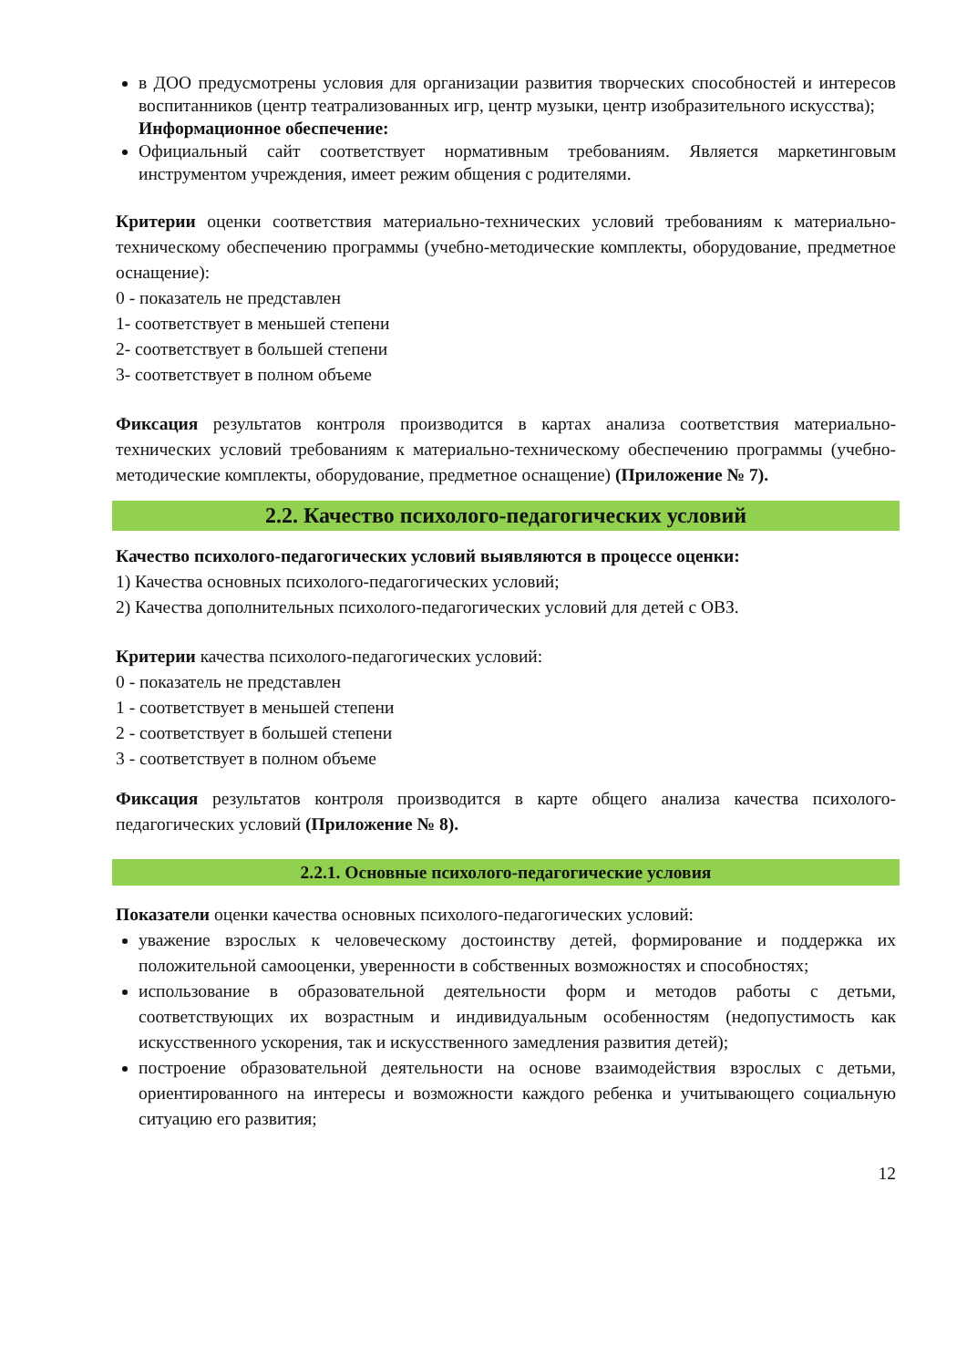в ДОО предусмотрены условия для организации развития творческих способностей и интересов воспитанников (центр театрализованных игр, центр музыки, центр изобразительного искусства);
Информационное обеспечение:
Официальный сайт соответствует нормативным требованиям. Является маркетинговым инструментом учреждения, имеет режим общения с родителями.
Критерии оценки соответствия материально-технических условий требованиям к материально-техническому обеспечению программы (учебно-методические комплекты, оборудование, предметное оснащение):
0 - показатель не представлен
1- соответствует в меньшей степени
2- соответствует в большей степени
3- соответствует в полном объеме
Фиксация результатов контроля производится в картах анализа соответствия материально-технических условий требованиям к материально-техническому обеспечению программы (учебно-методические комплекты, оборудование, предметное оснащение) (Приложение № 7).
2.2. Качество психолого-педагогических условий
Качество психолого-педагогических условий выявляются в процессе оценки:
1) Качества основных психолого-педагогических условий;
2) Качества дополнительных психолого-педагогических условий для детей с ОВЗ.
Критерии качества психолого-педагогических условий:
0 - показатель не представлен
1 - соответствует в меньшей степени
2 - соответствует в большей степени
3 - соответствует в полном объеме
Фиксация результатов контроля производится в карте общего анализа качества психолого-педагогических условий (Приложение № 8).
2.2.1. Основные психолого-педагогические условия
Показатели оценки качества основных психолого-педагогических условий:
уважение взрослых к человеческому достоинству детей, формирование и поддержка их положительной самооценки, уверенности в собственных возможностях и способностях;
использование в образовательной деятельности форм и методов работы с детьми, соответствующих их возрастным и индивидуальным особенностям (недопустимость как искусственного ускорения, так и искусственного замедления развития детей);
построение образовательной деятельности на основе взаимодействия взрослых с детьми, ориентированного на интересы и возможности каждого ребенка и учитывающего социальную ситуацию его развития;
12